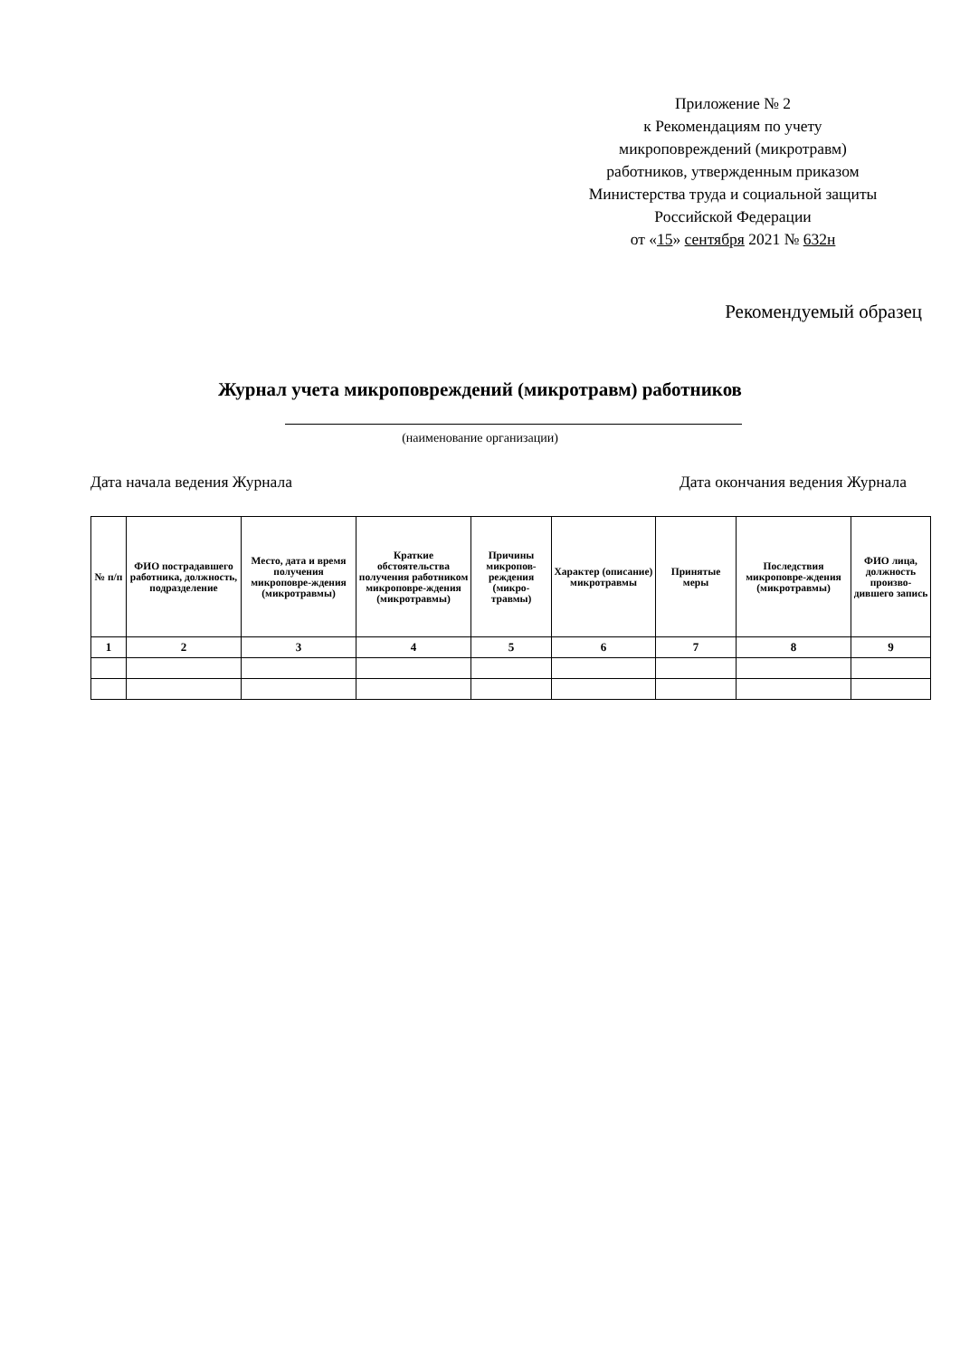Приложение № 2
к Рекомендациям по учету
микроповреждений (микротравм)
работников, утвержденным приказом
Министерства труда и социальной защиты
Российской Федерации
от «15» сентября 2021 № 632н
Рекомендуемый образец
Журнал учета микроповреждений (микротравм) работников
(наименование организации)
Дата начала ведения Журнала Дата окончания ведения Журнала
| № п/п | ФИО пострадавшего работника, должность, подразделение | Место, дата и время получения микроповре-ждения (микротравмы) | Краткие обстоятельства получения работником микроповре-ждения (микротравмы) | Причины микропов-реждения (микро-травмы) | Характер (описание) микротравмы | Принятые меры | Последствия микроповре-ждения (микротравмы) | ФИО лица, должность произво-дившего запись |
| --- | --- | --- | --- | --- | --- | --- | --- | --- |
| 1 | 2 | 3 | 4 | 5 | 6 | 7 | 8 | 9 |